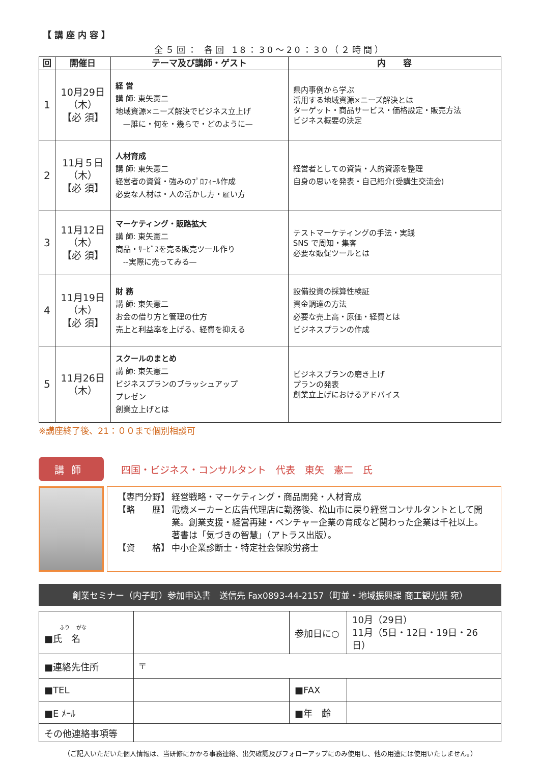【講座内容】
全５回： 各回 18：30～20：30（２時間）
| 回 | 開催日 | テーマ及び講師・ゲスト | 内 容 |
| --- | --- | --- | --- |
| 1 | 10月29日 （木） 【必 須】 | 経 営 講 師: 東矢憲二 地域資源×ニーズ解決でビジネス立上げ —誰に・何を・幾らで・どのように— | 県内事例から学ぶ 活用する地域資源×ニーズ解決とは ターゲット・商品サービス・価格設定・販売方法 ビジネス概要の決定 |
| 2 | 11月５日 （木） 【必 須】 | 人材育成 講 師: 東矢憲二 経営者の資質・強みのﾌﾟﾛﾌｨｰﾙ作成 必要な人材は・人の活かし方・雇い方 | 経営者としての資質・人的資源を整理 自身の思いを発表・自己紹介(受講生交流会) |
| 3 | 11月12日 （木） 【必 須】 | マーケティング・販路拡大 講 師: 東矢憲二 商品・ｻｰﾋﾞｽを売る販売ツール作り --実際に売ってみる— | テストマーケティングの手法・実践 SNS で周知・集客 必要な販促ツールとは |
| 4 | 11月19日 （木） 【必 須】 | 財 務 講 師: 東矢憲二 お金の借り方と管理の仕方 売上と利益率を上げる、経費を抑える | 設備投資の採算性検証 資金調達の方法 必要な売上高・原価・経費とは ビジネスプランの作成 |
| 5 | 11月26日 （木） | スクールのまとめ 講 師: 東矢憲二 ビジネスプランのブラッシュアップ プレゼン 創業立上げとは | ビジネスプランの磨き上げ プランの発表 創業立上げにおけるアドバイス |
※講座終了後、21：００まで個別相談可
講師
四国・ビジネス・コンサルタント　代表　東矢　憲二　氏
【専門分野】 経営戦略・マーケティング・商品開発・人材育成
【略　　歴】 電機メーカーと広告代理店に勤務後、松山市に戻り経営コンサルタントとして開業。創業支援・経営再建・ベンチャー企業の育成など関わった企業は千社以上。
著書は「気づきの智慧」（アトラス出版）。
【資　　格】 中小企業診断士・特定社会保険労務士
創業セミナー（内子町）参加申込書　送信先 Fax0893-44-2157（町並・地域振興課 商工観光班 宛）
| ふり がな ■氏 名 | | 参加日に○ | 10月（29日） 11月（5日・12日・19日・26日） |
| ■連絡先住所 | 〒 | | |
| ■TEL | | ■FAX | |
| ■E ﾒｰﾙ | | ■年 齢 | |
| その他連絡事項等 | | | |
（ご記入いただいた個人情報は、当研修にかかる事務連絡、出欠確認及びフォローアップにのみ使用し、他の用途には使用いたしません。）